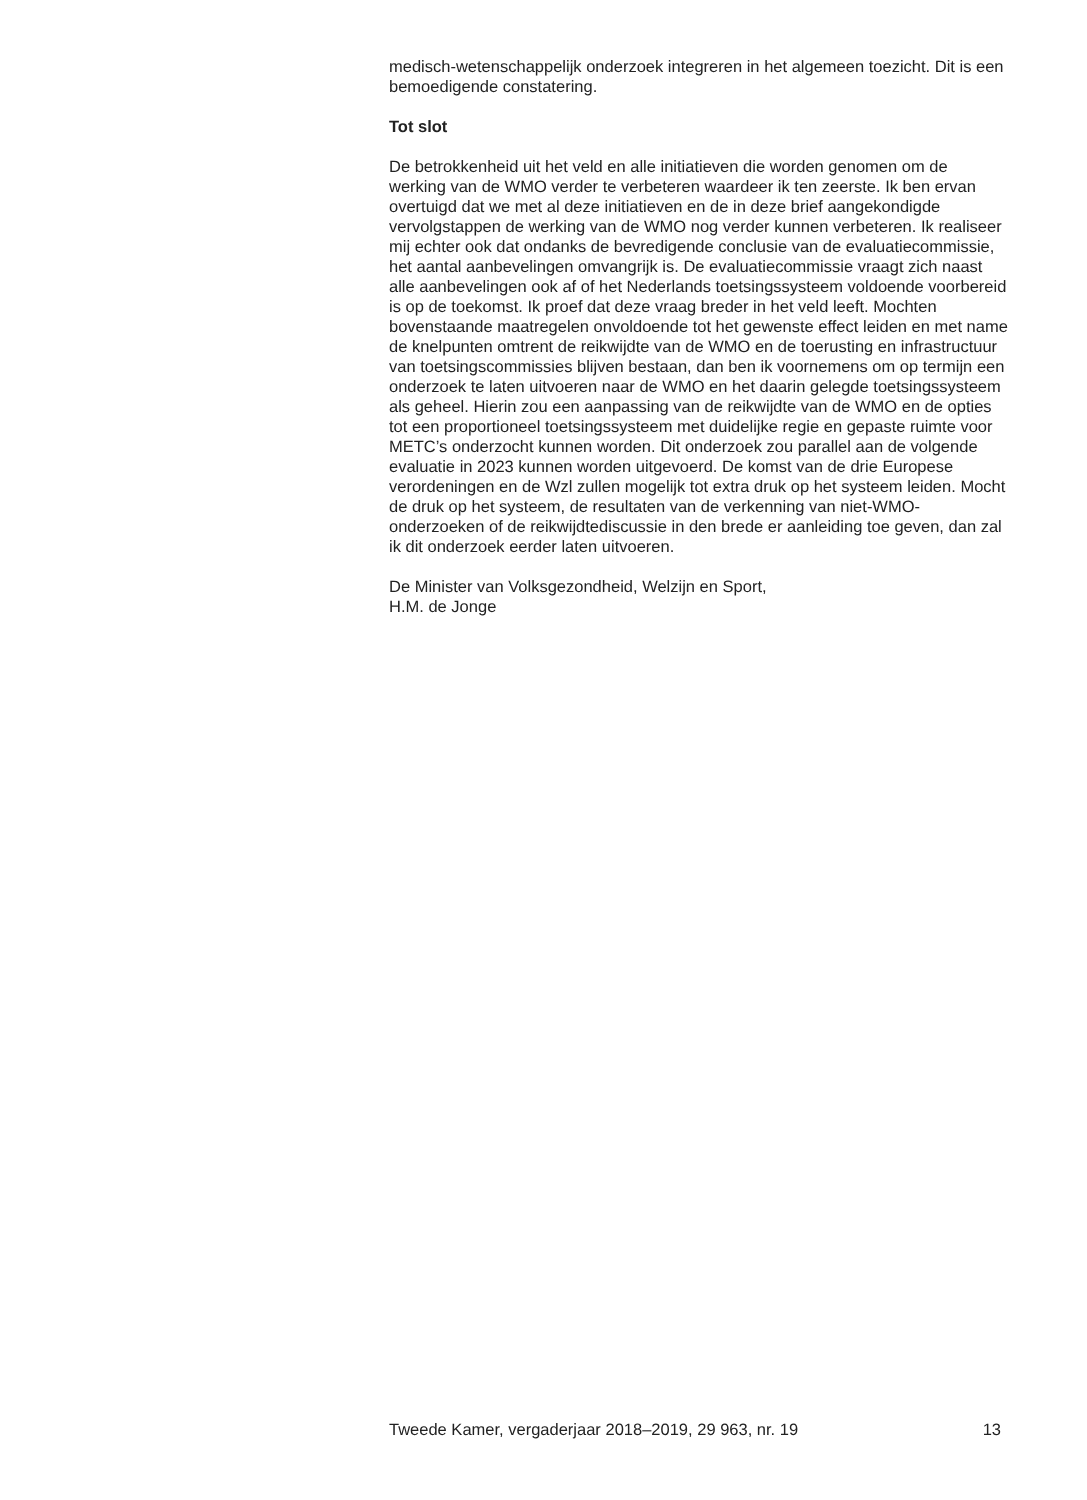medisch-wetenschappelijk onderzoek integreren in het algemeen toezicht. Dit is een bemoedigende constatering.
Tot slot
De betrokkenheid uit het veld en alle initiatieven die worden genomen om de werking van de WMO verder te verbeteren waardeer ik ten zeerste. Ik ben ervan overtuigd dat we met al deze initiatieven en de in deze brief aangekondigde vervolgstappen de werking van de WMO nog verder kunnen verbeteren. Ik realiseer mij echter ook dat ondanks de bevredigende conclusie van de evaluatiecommissie, het aantal aanbevelingen omvangrijk is. De evaluatiecommissie vraagt zich naast alle aanbevelingen ook af of het Nederlands toetsingssysteem voldoende voorbereid is op de toekomst. Ik proef dat deze vraag breder in het veld leeft. Mochten bovenstaande maatregelen onvoldoende tot het gewenste effect leiden en met name de knelpunten omtrent de reikwijdte van de WMO en de toerusting en infrastructuur van toetsingscommissies blijven bestaan, dan ben ik voornemens om op termijn een onderzoek te laten uitvoeren naar de WMO en het daarin gelegde toetsingssysteem als geheel. Hierin zou een aanpassing van de reikwijdte van de WMO en de opties tot een proportioneel toetsingssysteem met duidelijke regie en gepaste ruimte voor METC’s onderzocht kunnen worden. Dit onderzoek zou parallel aan de volgende evaluatie in 2023 kunnen worden uitgevoerd. De komst van de drie Europese verordeningen en de Wzl zullen mogelijk tot extra druk op het systeem leiden. Mocht de druk op het systeem, de resultaten van de verkenning van niet-WMO-onderzoeken of de reikwijdtediscussie in den brede er aanleiding toe geven, dan zal ik dit onderzoek eerder laten uitvoeren.
De Minister van Volksgezondheid, Welzijn en Sport,
H.M. de Jonge
Tweede Kamer, vergaderjaar 2018–2019, 29 963, nr. 19 13